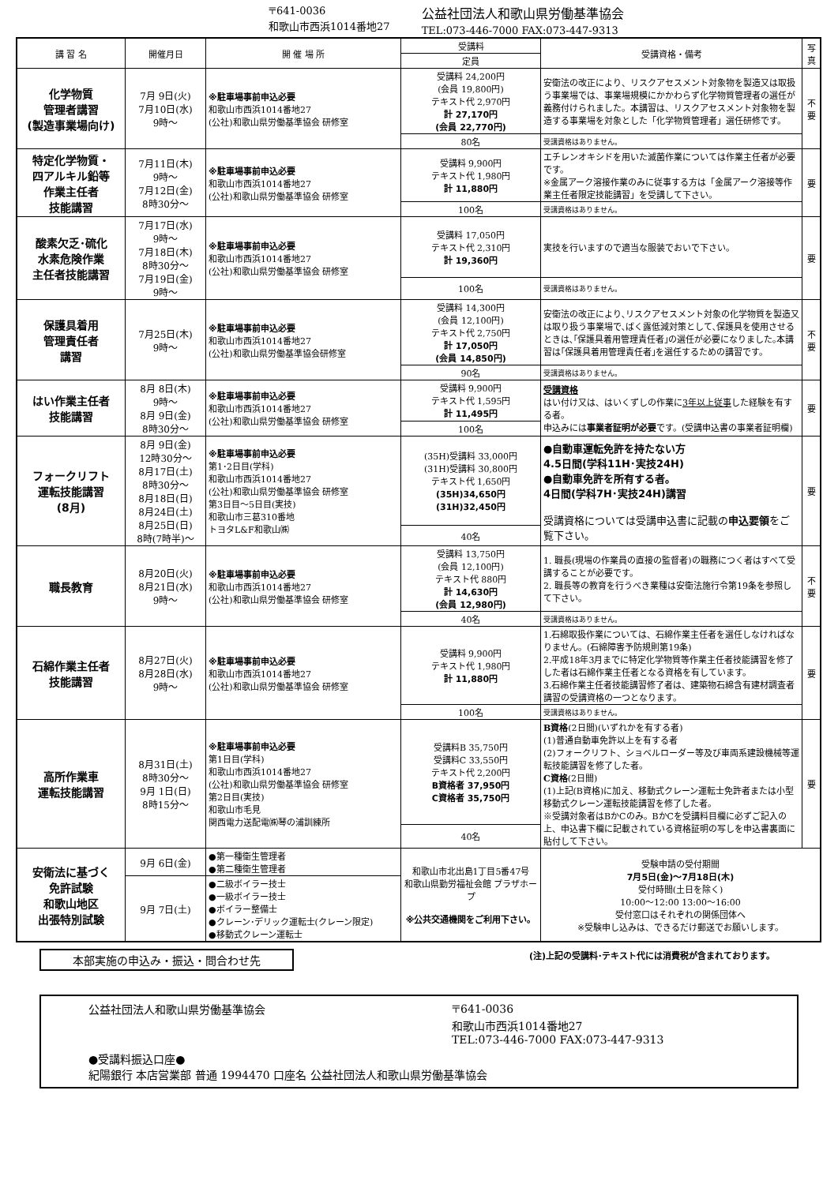〒641-0036
和歌山市西浜1014番地27
公益社団法人和歌山県労働基準協会
TEL:073-446-7000 FAX:073-447-9313
| 講 習 名 | 開催月日 | 開 催 場 所 | 受講料 | 受講資格・備考 | 写真 |
| --- | --- | --- | --- | --- | --- |
| | | | 定員 | | |
| 化学物質 管理者講習 (製造事業場向け) | 7月 9日(火) 7月10日(水) 9時～ | ※駐車場事前申込必要 和歌山市西浜1014番地27 (公社)和歌山県労働基準協会 研修室 | 受講料 24,200円 (会員 19,800円) テキスト代 2,970円 計 27,170円 (会員 22,770円) | 安衛法の改正により、リスクアセスメント対象物を製造又は取扱う事業場では、事業場規模にかかわらず化学物質管理者の選任が義務付けられました。本講習は、リスクアセスメント対象物を製造する事業場を対象とした「化学物質管理者」選任研修です。 | 不要 |
| | | | 80名 | 受講資格はありません。 | |
| 特定化学物質・ 四アルキル鉛等 作業主任者 技能講習 | 7月11日(木) 9時～ 7月12日(金) 8時30分～ | ※駐車場事前申込必要 和歌山市西浜1014番地27 (公社)和歌山県労働基準協会 研修室 | 受講料 9,900円 テキスト代 1,980円 計 11,880円 | エチレンオキシドを用いた滅菌作業については作業主任者が必要です。 ※金属アーク溶接作業のみに従事する方は「金属アーク溶接等作業主任者限定技能講習」を受講して下さい。 | 要 |
| | | | 100名 | 受講資格はありません。 | |
| 酸素欠乏･硫化 水素危険作業 主任者技能講習 | 7月17日(水) 9時～ 7月18日(木) 8時30分～ 7月19日(金) 9時～ | ※駐車場事前申込必要 和歌山市西浜1014番地27 (公社)和歌山県労働基準協会 研修室 | 受講料 17,050円 テキスト代 2,310円 計 19,360円 | 実技を行いますので適当な服装でおいで下さい。 | 要 |
| | | | 100名 | 受講資格はありません。 | |
| 保護具着用 管理責任者 講習 | 7月25日(木) 9時～ | ※駐車場事前申込必要 和歌山市西浜1014番地27 (公社)和歌山県労働基準協会研修室 | 受講料 14,300円 (会員 12,100円) テキスト代 2,750円 計 17,050円 (会員 14,850円) | 安衛法の改正により､リスクアセスメント対象の化学物質を製造又は取り扱う事業場で､ばく露低減対策として､保護具を使用させるときは､｢保護具着用管理責任者｣の選任が必要になりました｡本講習は｢保護具着用管理責任者｣を選任するための講習です。 | 不要 |
| | | | 90名 | 受講資格はありません。 | |
| はい作業主任者 技能講習 | 8月 8日(木) 9時～ 8月 9日(金) 8時30分～ | ※駐車場事前申込必要 和歌山市西浜1014番地27 (公社)和歌山県労働基準協会 研修室 | 受講料 9,900円 テキスト代 1,595円 計 11,495円 | 受講資格 はい付け又は、はいくずしの作業に 3年以上従事 した経験を有する者。 申込みには 事業者証明が必要 です。(受講申込書の事業者証明欄) | 要 |
| | | | 100名 | | |
| フォークリフト 運転技能講習 (8月) | 8月 9日(金) 12時30分～ 8月17日(土) 8時30分～ 8月18日(日) 8月24日(土) 8月25日(日) 8時(7時半)～ | ※駐車場事前申込必要 第1･2日目(学科) 和歌山市西浜1014番地27 (公社)和歌山県労働基準協会 研修室 第3日目～5日目(実技) 和歌山市三葛310番地 トヨタL&F和歌山㈱ | (35H)受講料 33,000円 (31H)受講料 30,800円 テキスト代 1,650円 (35H)34,650円 (31H)32,450円 | ●自動車運転免許を持たない方 4.5日間(学科11H･実技24H) ●自動車免許を所有する者。 4日間(学科7H･実技24H)講習 受講資格については受講申込書に記載の 申込要領 をご覧下さい。 | 要 |
| | | | 40名 | | |
| 職長教育 | 8月20日(火) 8月21日(水) 9時～ | ※駐車場事前申込必要 和歌山市西浜1014番地27 (公社)和歌山県労働基準協会 研修室 | 受講料 13,750円 (会員 12,100円) テキスト代 880円 計 14,630円 (会員 12,980円) | 1. 職長(現場の作業員の直接の監督者)の職務につく者はすべて受講することが必要です。 2. 職長等の教育を行うべき業種は安衛法施行令第19条を参照して下さい。 | 不要 |
| | | | 40名 | 受講資格はありません。 | |
| 石綿作業主任者 技能講習 | 8月27日(火) 8月28日(水) 9時～ | ※駐車場事前申込必要 和歌山市西浜1014番地27 (公社)和歌山県労働基準協会 研修室 | 受講料 9,900円 テキスト代 1,980円 計 11,880円 | 1.石綿取扱作業については、石綿作業主任者を選任しなければなりません。(石綿障害予防規則第19条) 2.平成18年3月までに特定化学物質等作業主任者技能講習を修了した者は石綿作業主任者となる資格を有しています。 3.石綿作業主任者技能講習修了者は、建築物石綿含有建材調査者講習の受講資格の一つとなります。 | 要 |
| | | | 100名 | 受講資格はありません。 | |
| 高所作業車 運転技能講習 | 8月31日(土) 8時30分～ 9月 1日(日) 8時15分～ | ※駐車場事前申込必要 第1日目(学科) 和歌山市西浜1014番地27 (公社)和歌山県労働基準協会 研修室 第2日目(実技) 和歌山市毛見 関西電力送配電㈱琴の浦訓練所 | 受講料B 35,750円 受講料C 33,550円 テキスト代 2,200円 B資格者 37,950円 C資格者 35,750円 | B資格 (2日間)(いずれかを有する者) (1)普通自動車免許以上を有する者 (2)フォークリフト、ショベルローダー等及び車両系建設機械等運転技能講習を修了した者。 C資格 (2日間) (1)上記(B資格)に加え、移動式クレーン運転士免許者または小型移動式クレーン運転技能講習を修了した者。 ※受講対象者はBかCのみ。BかCを受講料目欄に必ずご記入の上、申込書下欄に記載されている資格証明の写しを申込書裏面に貼付して下さい。 | 要 |
| | | | 40名 | | |
| 安衛法に基づく 免許試験 和歌山地区 出張特別試験 | 9月 6日(金) | ●第一種衛生管理者 ●第二種衛生管理者 | 和歌山市北出島1丁目5番47号 和歌山県勤労福祉会館 プラザホープ ※公共交通機関をご利用下さい。 | 受験申請の受付期間 7月5日(金)～7月18日(木) 受付時間(土日を除く) 10:00～12:00 13:00～16:00 受付窓口はそれぞれの関係団体へ ※受験申し込みは、できるだけ郵送でお願いします。 | |
| | 9月 7日(土) | ●二級ボイラー技士 ●一級ボイラー技士 ●ボイラー整備士 ●クレーン･デリック運転士(クレーン限定) ●移動式クレーン運転士 | | | |
本部実施の申込み・振込・問合わせ先
(注)上記の受講料･テキスト代には消費税が含まれております。
公益社団法人和歌山県労働基準協会 〒641-0036
和歌山市西浜1014番地27
TEL:073-446-7000 FAX:073-447-9313
●受講料振込口座●
紀陽銀行 本店営業部 普通 1994470 口座名 公益社団法人和歌山県労働基準協会